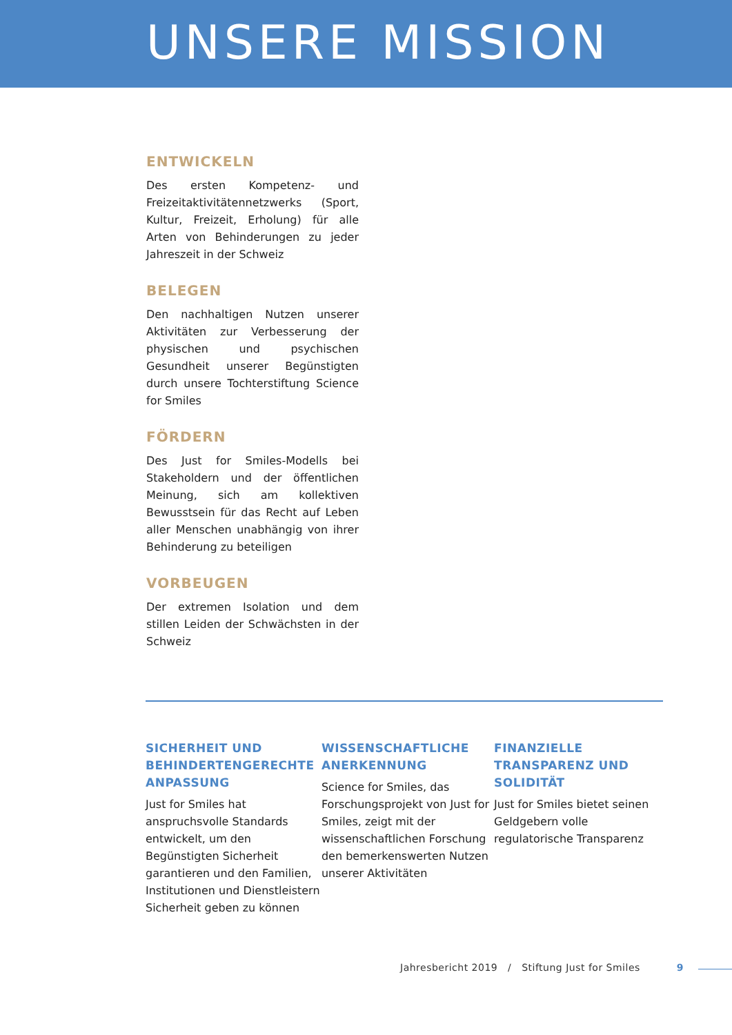UNSERE MISSION
ENTWICKELN
Des ersten Kompetenz- und Freizeitaktivitätennetzwerks (Sport, Kultur, Freizeit, Erholung) für alle Arten von Behinderungen zu jeder Jahreszeit in der Schweiz
BELEGEN
Den nachhaltigen Nutzen unserer Aktivitäten zur Verbesserung der physischen und psychischen Gesundheit unserer Begünstigten durch unsere Tochterstiftung Science for Smiles
FÖRDERN
Des Just for Smiles-Modells bei Stakeholdern und der öffentlichen Meinung, sich am kollektiven Bewusstsein für das Recht auf Leben aller Menschen unabhängig von ihrer Behinderung zu beteiligen
VORBEUGEN
Der extremen Isolation und dem stillen Leiden der Schwächsten in der Schweiz
SICHERHEIT UND BEHINDERTENGERECHTE ANPASSUNG
Just for Smiles hat anspruchsvolle Standards entwickelt, um den Begünstigten Sicherheit garantieren und den Familien, Institutionen und Dienstleistern Sicherheit geben zu können
WISSENSCHAFTLICHE ANERKENNUNG
Science for Smiles, das Forschungsprojekt von Just for Smiles, zeigt mit der wissenschaftlichen Forschung den bemerkenswerten Nutzen unserer Aktivitäten
FINANZIELLE TRANSPARENZ UND SOLIDITÄT
Just for Smiles bietet seinen Geldgebern volle regulatorische Transparenz
Jahresbericht 2019 / Stiftung Just for Smiles 9